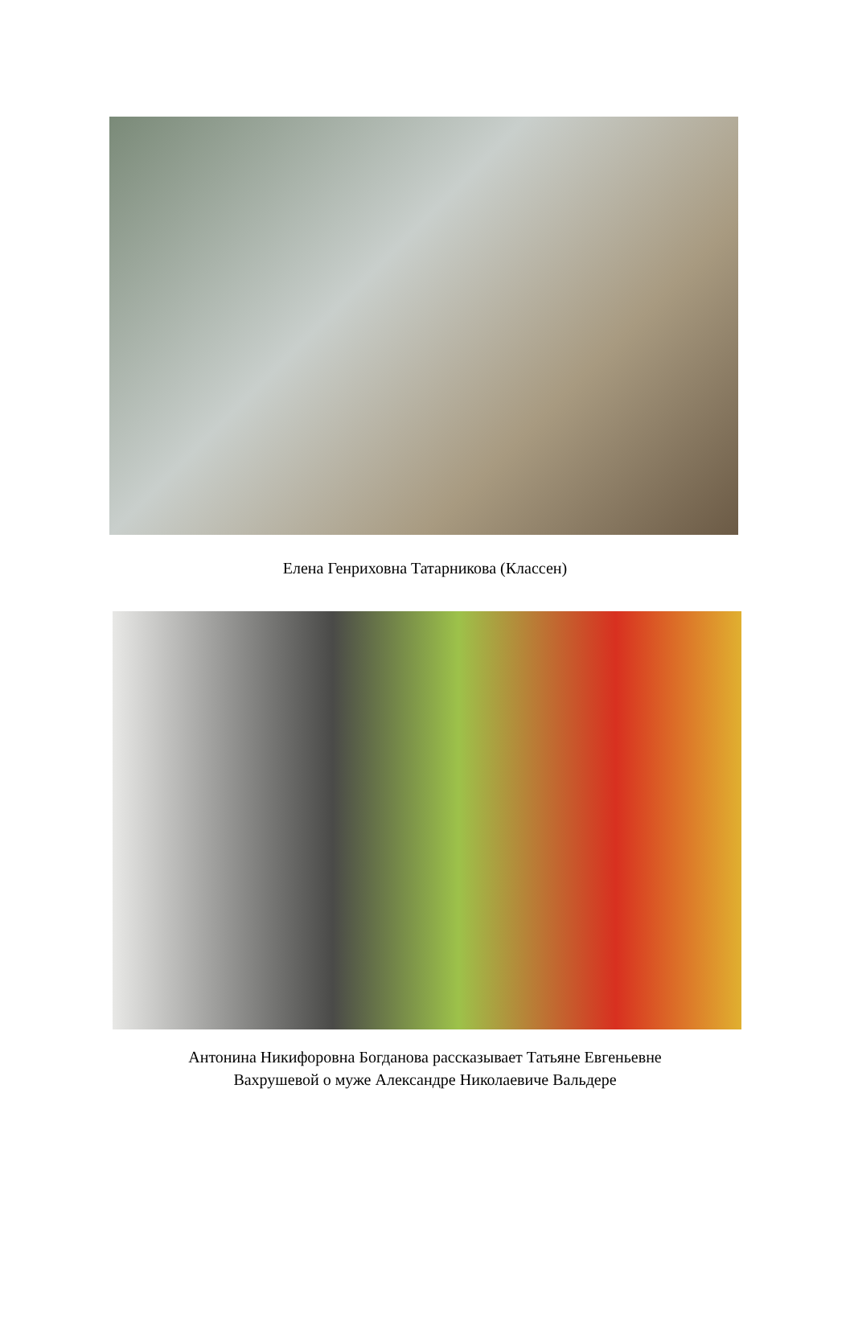Елена Генриховна Татарникова (Классен)
Антонина Никифоровна Богданова рассказывает Татьяне Евгеньевне
Вахрушевой о муже Александре Николаевиче Вальдере